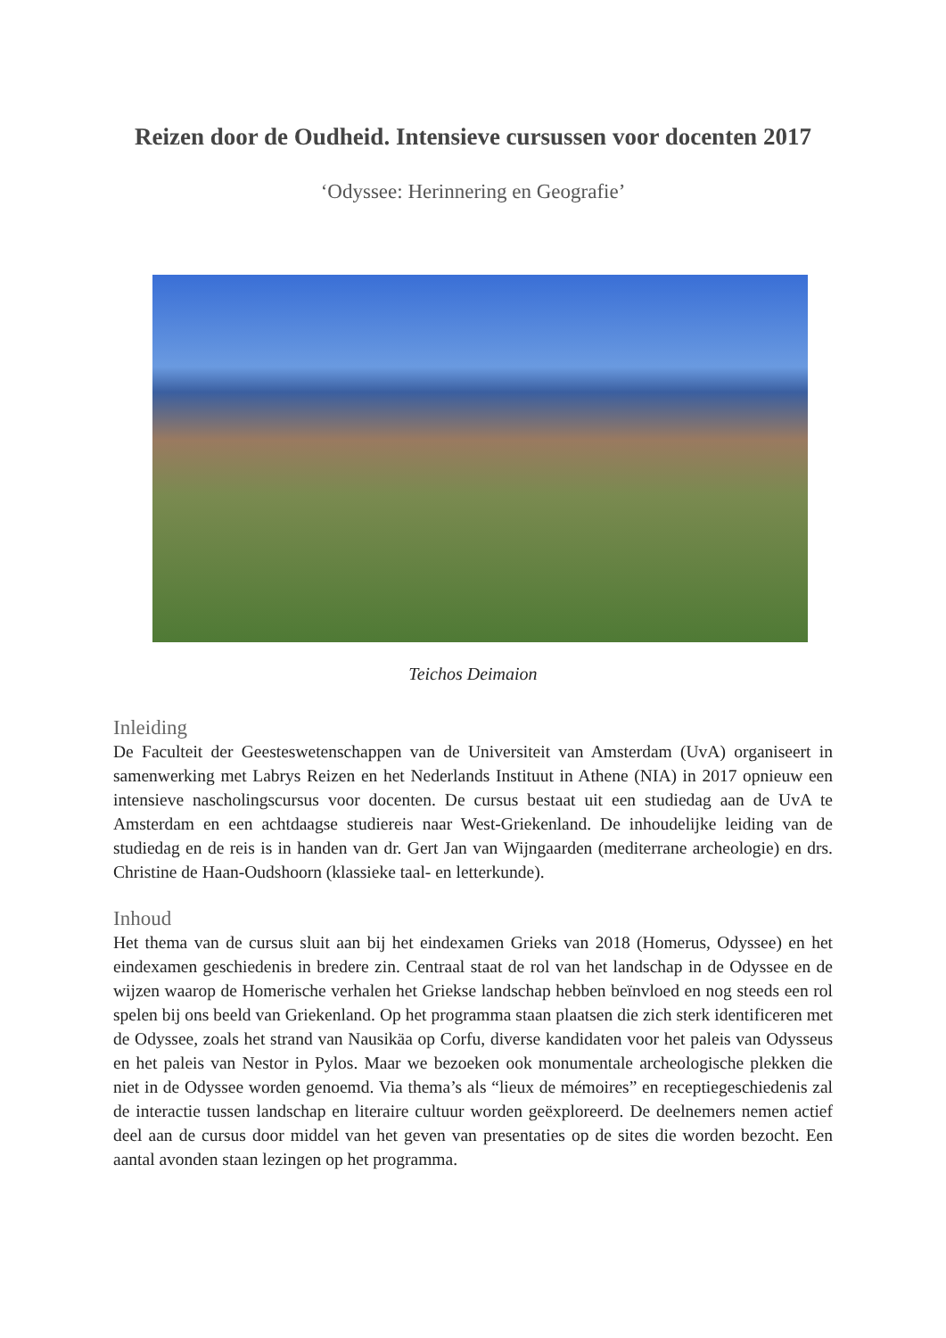Reizen door de Oudheid. Intensieve cursussen voor docenten 2017
‘Odyssee: Herinnering en Geografie’
Teichos Deimaion
Inleiding
De Faculteit der Geesteswetenschappen van de Universiteit van Amsterdam (UvA) organiseert in samenwerking met Labrys Reizen en het Nederlands Instituut in Athene (NIA) in 2017 opnieuw een intensieve nascholingscursus voor docenten. De cursus bestaat uit een studiedag aan de UvA te Amsterdam en een achtdaagse studiereis naar West-Griekenland. De inhoudelijke leiding van de studiedag en de reis is in handen van dr. Gert Jan van Wijngaarden (mediterrane archeologie) en drs. Christine de Haan-Oudshoorn (klassieke taal- en letterkunde).
Inhoud
Het thema van de cursus sluit aan bij het eindexamen Grieks van 2018 (Homerus, Odyssee) en het eindexamen geschiedenis in bredere zin. Centraal staat de rol van het landschap in de Odyssee en de wijzen waarop de Homerische verhalen het Griekse landschap hebben beïnvloed en nog steeds een rol spelen bij ons beeld van Griekenland. Op het programma staan plaatsen die zich sterk identificeren met de Odyssee, zoals het strand van Nausikäa op Corfu, diverse kandidaten voor het paleis van Odysseus en het paleis van Nestor in Pylos. Maar we bezoeken ook monumentale archeologische plekken die niet in de Odyssee worden genoemd. Via thema’s als “lieux de mémoires” en receptiegeschiedenis zal de interactie tussen landschap en literaire cultuur worden geëxploreerd. De deelnemers nemen actief deel aan de cursus door middel van het geven van presentaties op de sites die worden bezocht. Een aantal avonden staan lezingen op het programma.